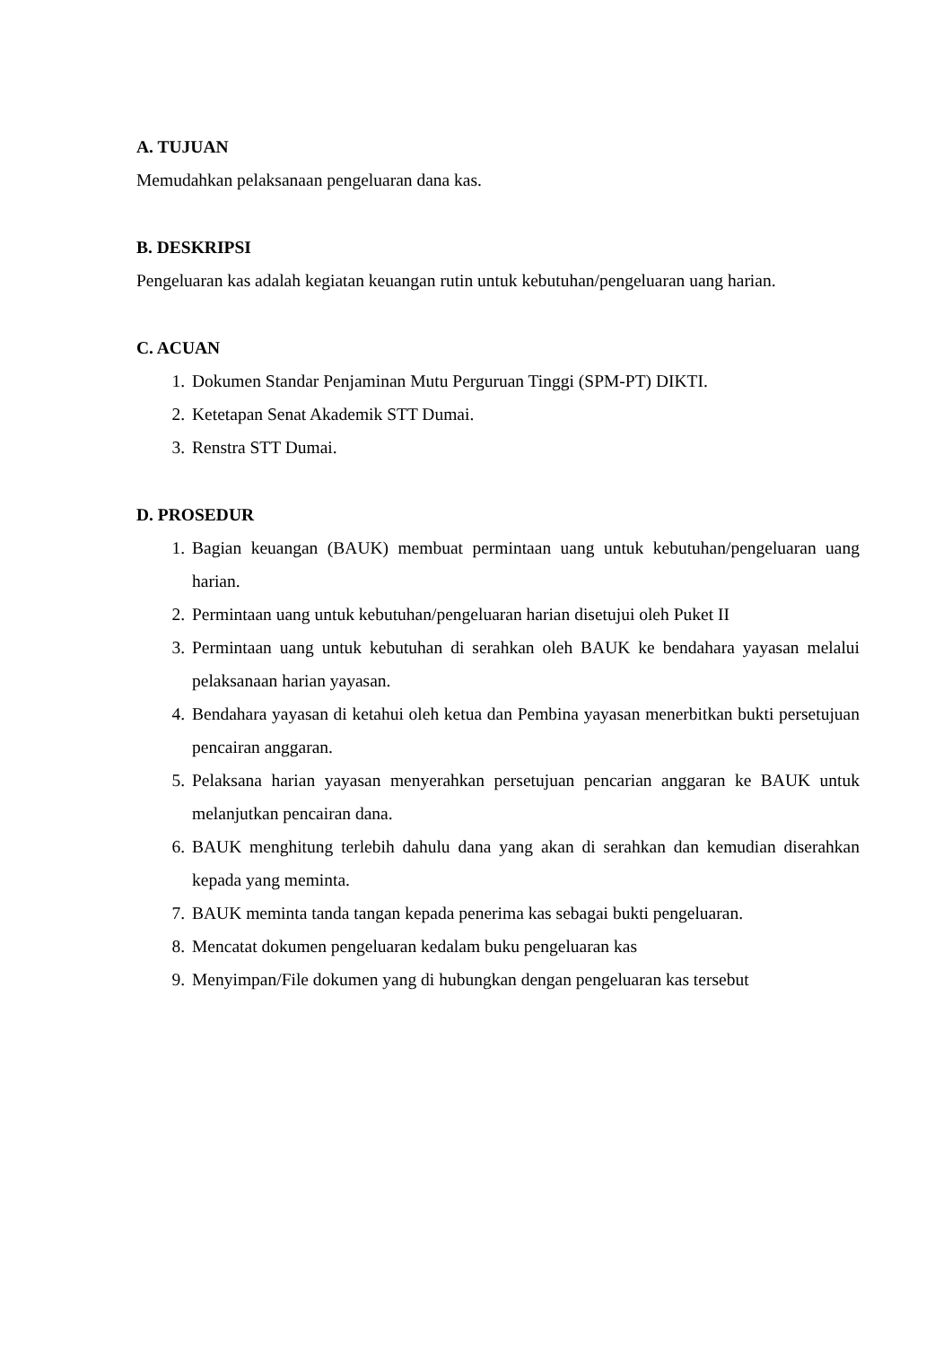A. TUJUAN
Memudahkan pelaksanaan pengeluaran dana kas.
B. DESKRIPSI
Pengeluaran kas adalah kegiatan keuangan rutin untuk kebutuhan/pengeluaran uang harian.
C. ACUAN
1. Dokumen Standar Penjaminan Mutu Perguruan Tinggi (SPM-PT) DIKTI.
2. Ketetapan Senat Akademik STT Dumai.
3. Renstra STT Dumai.
D. PROSEDUR
1. Bagian keuangan (BAUK) membuat permintaan uang untuk kebutuhan/pengeluaran uang harian.
2. Permintaan uang untuk kebutuhan/pengeluaran harian disetujui oleh Puket II
3. Permintaan uang untuk kebutuhan di serahkan oleh BAUK ke bendahara yayasan melalui pelaksanaan harian yayasan.
4. Bendahara yayasan di ketahui oleh ketua dan Pembina yayasan menerbitkan bukti persetujuan pencairan anggaran.
5. Pelaksana harian yayasan menyerahkan persetujuan pencarian anggaran ke BAUK untuk melanjutkan pencairan dana.
6. BAUK menghitung terlebih dahulu dana yang akan di serahkan dan kemudian diserahkan kepada yang meminta.
7. BAUK meminta tanda tangan kepada penerima kas sebagai bukti pengeluaran.
8. Mencatat dokumen pengeluaran kedalam buku pengeluaran kas
9. Menyimpan/File dokumen yang di hubungkan dengan pengeluaran kas tersebut